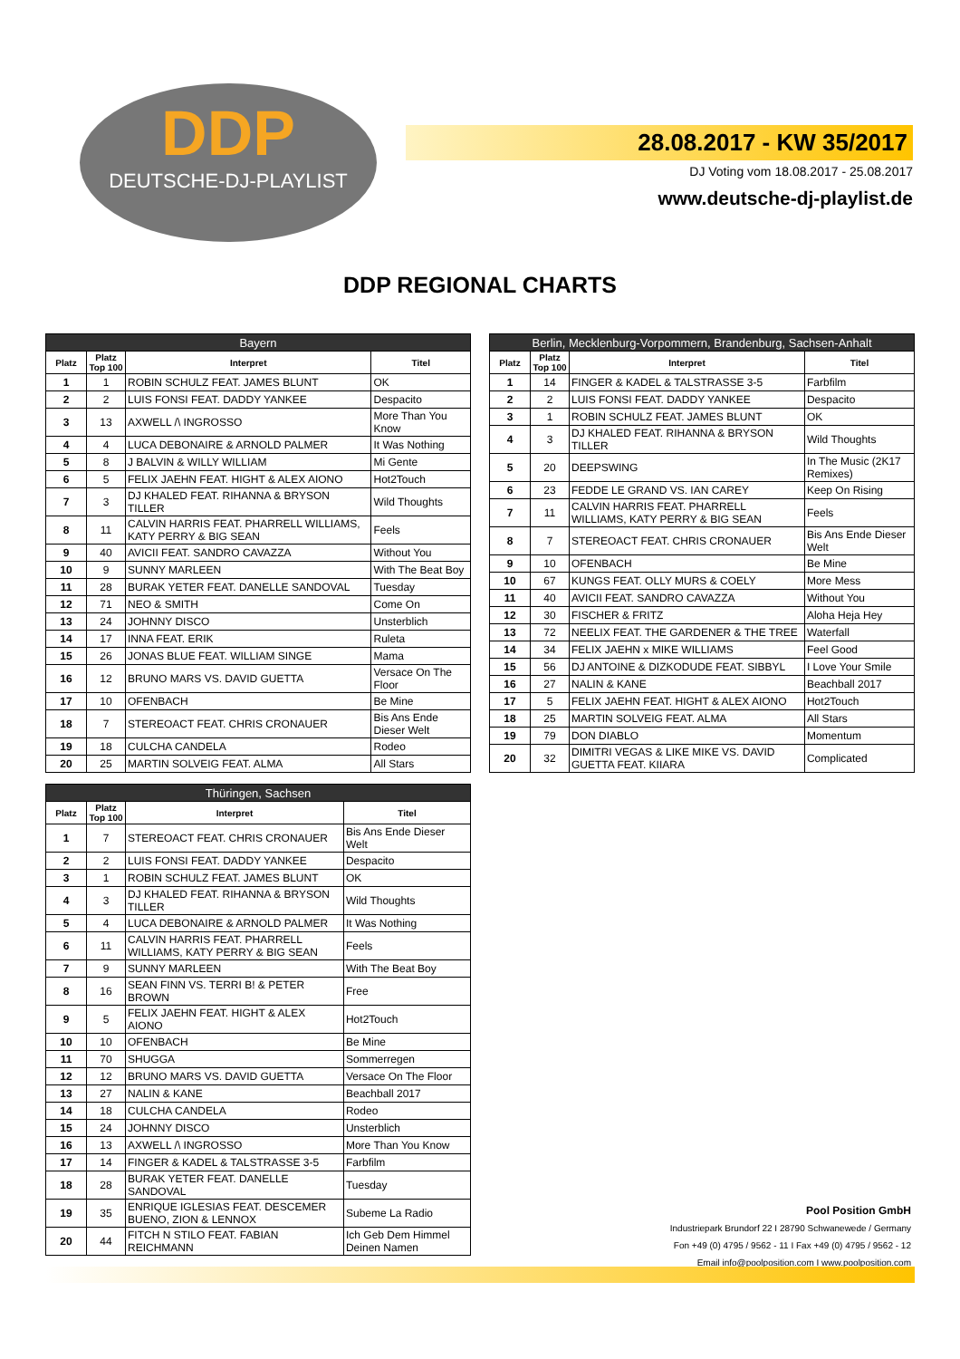DDP
DEUTSCHE-DJ-PLAYLIST
28.08.2017 - KW 35/2017
DJ Voting vom 18.08.2017 - 25.08.2017
www.deutsche-dj-playlist.de
DDP REGIONAL CHARTS
| Bayern | | | |
| --- | --- | --- | --- |
| Platz | Platz Top 100 | Interpret | Titel |
| 1 | 1 | ROBIN SCHULZ FEAT. JAMES BLUNT | OK |
| 2 | 2 | LUIS FONSI FEAT. DADDY YANKEE | Despacito |
| 3 | 13 | AXWELL /\ INGROSSO | More Than You Know |
| 4 | 4 | LUCA DEBONAIRE & ARNOLD PALMER | It Was Nothing |
| 5 | 8 | J BALVIN & WILLY WILLIAM | Mi Gente |
| 6 | 5 | FELIX JAEHN FEAT. HIGHT & ALEX AIONO | Hot2Touch |
| 7 | 3 | DJ KHALED FEAT. RIHANNA & BRYSON TILLER | Wild Thoughts |
| 8 | 11 | CALVIN HARRIS FEAT. PHARRELL WILLIAMS, KATY PERRY & BIG SEAN | Feels |
| 9 | 40 | AVICII FEAT. SANDRO CAVAZZA | Without You |
| 10 | 9 | SUNNY MARLEEN | With The Beat Boy |
| 11 | 28 | BURAK YETER FEAT. DANELLE SANDOVAL | Tuesday |
| 12 | 71 | NEO & SMITH | Come On |
| 13 | 24 | JOHNNY DISCO | Unsterblich |
| 14 | 17 | INNA FEAT. ERIK | Ruleta |
| 15 | 26 | JONAS BLUE FEAT. WILLIAM SINGE | Mama |
| 16 | 12 | BRUNO MARS VS. DAVID GUETTA | Versace On The Floor |
| 17 | 10 | OFENBACH | Be Mine |
| 18 | 7 | STEREOACT FEAT. CHRIS CRONAUER | Bis Ans Ende Dieser Welt |
| 19 | 18 | CULCHA CANDELA | Rodeo |
| 20 | 25 | MARTIN SOLVEIG FEAT. ALMA | All Stars |
| Berlin, Mecklenburg-Vorpommern, Brandenburg, Sachsen-Anhalt | | | |
| --- | --- | --- | --- |
| Platz | Platz Top 100 | Interpret | Titel |
| 1 | 14 | FINGER & KADEL & TALSTRASSE 3-5 | Farbfilm |
| 2 | 2 | LUIS FONSI FEAT. DADDY YANKEE | Despacito |
| 3 | 1 | ROBIN SCHULZ FEAT. JAMES BLUNT | OK |
| 4 | 3 | DJ KHALED FEAT. RIHANNA & BRYSON TILLER | Wild Thoughts |
| 5 | 20 | DEEPSWING | In The Music (2K17 Remixes) |
| 6 | 23 | FEDDE LE GRAND VS. IAN CAREY | Keep On Rising |
| 7 | 11 | CALVIN HARRIS FEAT. PHARRELL WILLIAMS, KATY PERRY & BIG SEAN | Feels |
| 8 | 7 | STEREOACT FEAT. CHRIS CRONAUER | Bis Ans Ende Dieser Welt |
| 9 | 10 | OFENBACH | Be Mine |
| 10 | 67 | KUNGS FEAT. OLLY MURS & COELY | More Mess |
| 11 | 40 | AVICII FEAT. SANDRO CAVAZZA | Without You |
| 12 | 30 | FISCHER & FRITZ | Aloha Heja Hey |
| 13 | 72 | NEELIX FEAT. THE GARDENER & THE TREE | Waterfall |
| 14 | 34 | FELIX JAEHN x MIKE WILLIAMS | Feel Good |
| 15 | 56 | DJ ANTOINE & DIZKODUDE FEAT. SIBBYL | I Love Your Smile |
| 16 | 27 | NALIN & KANE | Beachball 2017 |
| 17 | 5 | FELIX JAEHN FEAT. HIGHT & ALEX AIONO | Hot2Touch |
| 18 | 25 | MARTIN SOLVEIG FEAT. ALMA | All Stars |
| 19 | 79 | DON DIABLO | Momentum |
| 20 | 32 | DIMITRI VEGAS & LIKE MIKE VS. DAVID GUETTA FEAT. KIIARA | Complicated |
| Thüringen, Sachsen | | | |
| --- | --- | --- | --- |
| Platz | Platz Top 100 | Interpret | Titel |
| 1 | 7 | STEREOACT FEAT. CHRIS CRONAUER | Bis Ans Ende Dieser Welt |
| 2 | 2 | LUIS FONSI FEAT. DADDY YANKEE | Despacito |
| 3 | 1 | ROBIN SCHULZ FEAT. JAMES BLUNT | OK |
| 4 | 3 | DJ KHALED FEAT. RIHANNA & BRYSON TILLER | Wild Thoughts |
| 5 | 4 | LUCA DEBONAIRE & ARNOLD PALMER | It Was Nothing |
| 6 | 11 | CALVIN HARRIS FEAT. PHARRELL WILLIAMS, KATY PERRY & BIG SEAN | Feels |
| 7 | 9 | SUNNY MARLEEN | With The Beat Boy |
| 8 | 16 | SEAN FINN VS. TERRI B! & PETER BROWN | Free |
| 9 | 5 | FELIX JAEHN FEAT. HIGHT & ALEX AIONO | Hot2Touch |
| 10 | 10 | OFENBACH | Be Mine |
| 11 | 70 | SHUGGA | Sommerregen |
| 12 | 12 | BRUNO MARS VS. DAVID GUETTA | Versace On The Floor |
| 13 | 27 | NALIN & KANE | Beachball 2017 |
| 14 | 18 | CULCHA CANDELA | Rodeo |
| 15 | 24 | JOHNNY DISCO | Unsterblich |
| 16 | 13 | AXWELL /\ INGROSSO | More Than You Know |
| 17 | 14 | FINGER & KADEL & TALSTRASSE 3-5 | Farbfilm |
| 18 | 28 | BURAK YETER FEAT. DANELLE SANDOVAL | Tuesday |
| 19 | 35 | ENRIQUE IGLESIAS FEAT. DESCEMER BUENO, ZION & LENNOX | Subeme La Radio |
| 20 | 44 | FITCH N STILO FEAT. FABIAN REICHMANN | Ich Geb Dem Himmel Deinen Namen |
Pool Position GmbH
Industriepark Brundorf 22 I 28790 Schwanewede / Germany
Fon +49 (0) 4795 / 9562 - 11 I Fax +49 (0) 4795 / 9562 - 12
Email info@poolposition.com I www.poolposition.com